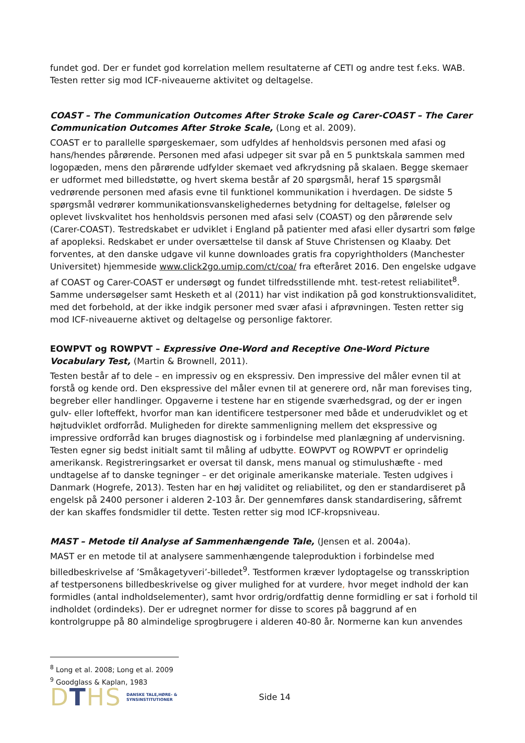fundet god. Der er fundet god korrelation mellem resultaterne af CETI og andre test f.eks. WAB. Testen retter sig mod ICF-niveauerne aktivitet og deltagelse.
COAST – The Communication Outcomes After Stroke Scale og Carer-COAST – The Carer Communication Outcomes After Stroke Scale, (Long et al. 2009).
COAST er to parallelle spørgeskemaer, som udfyldes af henholdsvis personen med afasi og hans/hendes pårørende. Personen med afasi udpeger sit svar på en 5 punktskala sammen med logopæden, mens den pårørende udfylder skemaet ved afkrydsning på skalaen. Begge skemaer er udformet med billedstøtte, og hvert skema består af 20 spørgsmål, heraf 15 spørgsmål vedrørende personen med afasis evne til funktionel kommunikation i hverdagen. De sidste 5 spørgsmål vedrører kommunikationsvanskelighedernes betydning for deltagelse, følelser og oplevet livskvalitet hos henholdsvis personen med afasi selv (COAST) og den pårørende selv (Carer-COAST). Testredskabet er udviklet i England på patienter med afasi eller dysartri som følge af apopleksi. Redskabet er under oversættelse til dansk af Stuve Christensen og Klaaby. Det forventes, at den danske udgave vil kunne downloades gratis fra copyrightholders (Manchester Universitet) hjemmeside www.click2go.umip.com/ct/coa/ fra efteråret 2016. Den engelske udgave af COAST og Carer-COAST er undersøgt og fundet tilfredsstillende mht. test-retest reliabilitet<sup>8</sup>. Samme undersøgelser samt Hesketh et al (2011) har vist indikation på god konstruktionsvaliditet, med det forbehold, at der ikke indgik personer med svær afasi i afprøvningen. Testen retter sig mod ICF-niveauerne aktivet og deltagelse og personlige faktorer.
EOWPVT og ROWPVT – Expressive One-Word and Receptive One-Word Picture Vocabulary Test, (Martin & Brownell, 2011).
Testen består af to dele – en impressiv og en ekspressiv. Den impressive del måler evnen til at forstå og kende ord. Den ekspressive del måler evnen til at generere ord, når man forevises ting, begreber eller handlinger. Opgaverne i testene har en stigende sværhedsgrad, og der er ingen gulv- eller lofteffekt, hvorfor man kan identificere testpersoner med både et underudviklet og et højtudviklet ordforråd. Muligheden for direkte sammenligning mellem det ekspressive og impressive ordforråd kan bruges diagnostisk og i forbindelse med planlægning af undervisning. Testen egner sig bedst initialt samt til måling af udbytte. EOWPVT og ROWPVT er oprindelig amerikansk. Registreringsarket er oversat til dansk, mens manual og stimulushæfte - med undtagelse af to danske tegninger – er det originale amerikanske materiale. Testen udgives i Danmark (Hogrefe, 2013). Testen har en høj validitet og reliabilitet, og den er standardiseret på engelsk på 2400 personer i alderen 2-103 år. Der gennemføres dansk standardisering, såfremt der kan skaffes fondsmidler til dette. Testen retter sig mod ICF-kropsniveau.
MAST – Metode til Analyse af Sammenhængende Tale, (Jensen et al. 2004a).
MAST er en metode til at analysere sammenhængende taleproduktion i forbindelse med billedbeskrivelse af ’Småkagetyveri’-billedet<sup>9</sup>. Testformen kræver lydoptagelse og transskription af testpersonens billedbeskrivelse og giver mulighed for at vurdere, hvor meget indhold der kan formidles (antal indholdselementer), samt hvor ordrig/ordfattig denne formidling er sat i forhold til indholdet (ordindeks). Der er udregnet normer for disse to scores på baggrund af en kontrolgruppe på 80 almindelige sprogbrugere i alderen 40-80 år. Normerne kan kun anvendes
<sup>8</sup> Long et al. 2008; Long et al. 2009
<sup>9</sup> Goodglass & Kaplan, 1983
DTHS
DANSKE TALE,HØRE- &
SYNSINSTITUTIONER
Side 14